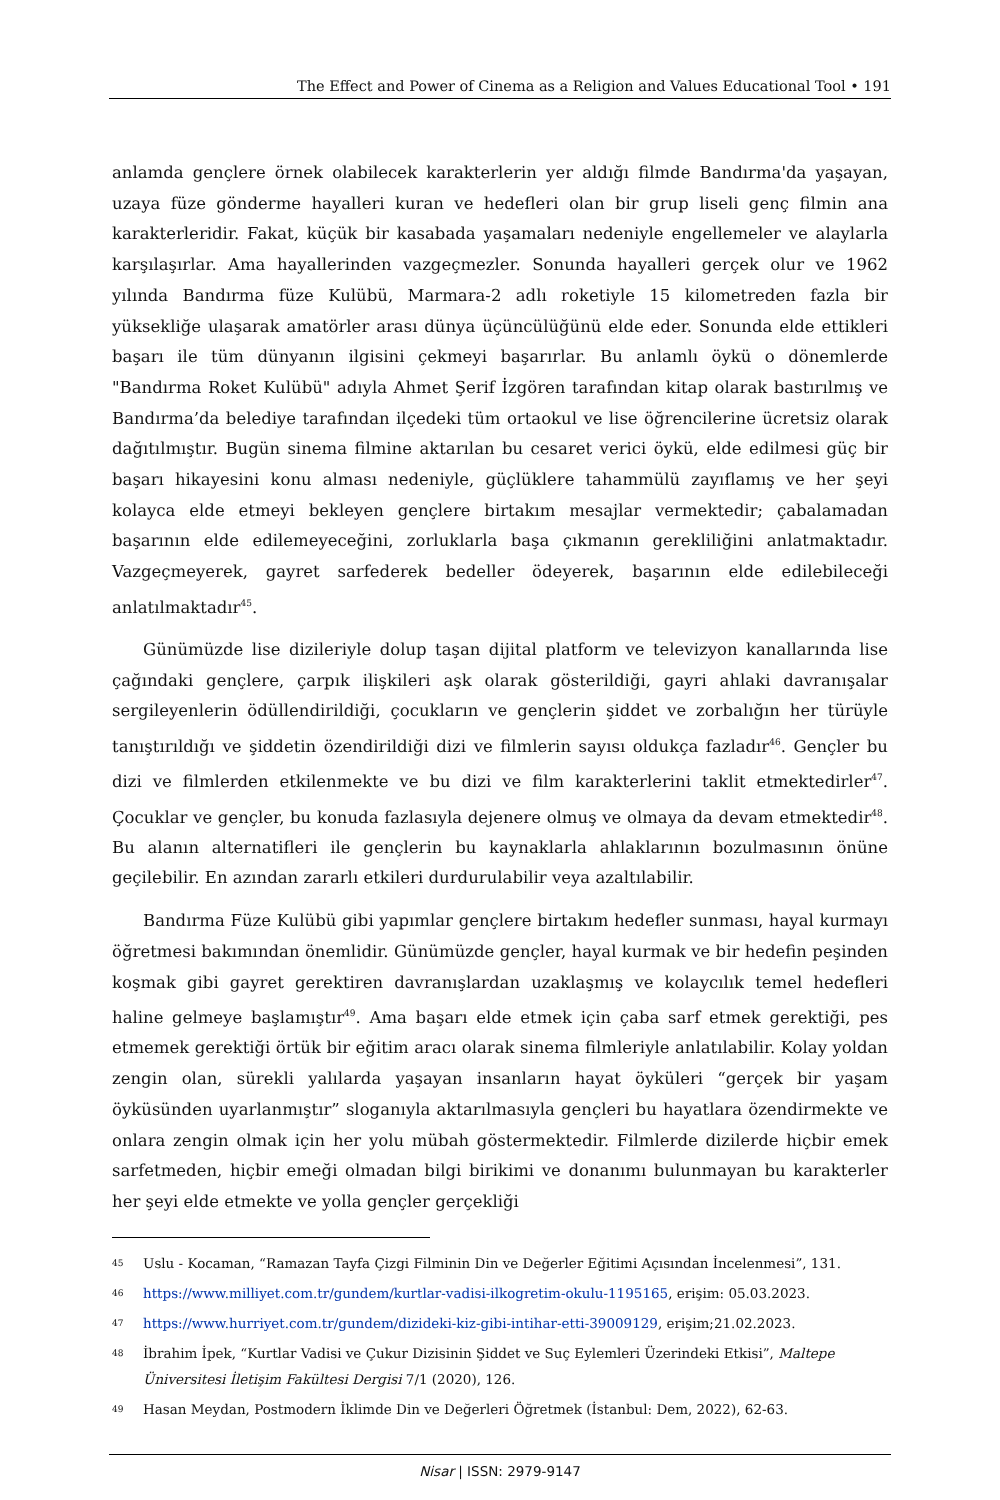The Effect and Power of Cinema as a Religion and Values Educational Tool • 191
anlamda gençlere örnek olabilecek karakterlerin yer aldığı filmde Bandırma'da yaşayan, uzaya füze gönderme hayalleri kuran ve hedefleri olan bir grup liseli genç filmin ana karakterleridir. Fakat, küçük bir kasabada yaşamaları nedeniyle engellemeler ve alaylarla karşılaşırlar. Ama hayallerinden vazgeçmezler. Sonunda hayalleri gerçek olur ve 1962 yılında Bandırma füze Kulübü, Marmara-2 adlı roketiyle 15 kilometreden fazla bir yüksekliğe ulaşarak amatörler arası dünya üçüncülüğünü elde eder. Sonunda elde ettikleri başarı ile tüm dünyanın ilgisini çekmeyi başarırlar. Bu anlamlı öykü o dönemlerde "Bandırma Roket Kulübü" adıyla Ahmet Şerif İzgören tarafından kitap olarak bastırılmış ve Bandırma’da belediye tarafından ilçedeki tüm ortaokul ve lise öğrencilerine ücretsiz olarak dağıtılmıştır. Bugün sinema filmine aktarılan bu cesaret verici öykü, elde edilmesi güç bir başarı hikayesini konu alması nedeniyle, güçlüklere tahammülü zayıflamış ve her şeyi kolayca elde etmeyi bekleyen gençlere birtakım mesajlar vermektedir; çabalamadan başarının elde edilemeyeceğini, zorluklarla başa çıkmanın gerekliliğini anlatmaktadır. Vazgeçmeyerek, gayret sarfederek bedeller ödeyerek, başarının elde edilebileceği anlatılmaktadır<sup>45</sup>.
Günümüzde lise dizileriyle dolup taşan dijital platform ve televizyon kanallarında lise çağındaki gençlere, çarpık ilişkileri aşk olarak gösterildiği, gayri ahlaki davranışalar sergileyenlerin ödüllendirildiği, çocukların ve gençlerin şiddet ve zorbalığın her türüyle tanıştırıldığı ve şiddetin özendirildiği dizi ve filmlerin sayısı oldukça fazladır<sup>46</sup>. Gençler bu dizi ve filmlerden etkilenmekte ve bu dizi ve film karakterlerini taklit etmektedirler<sup>47</sup>. Çocuklar ve gençler, bu konuda fazlasıyla dejenere olmuş ve olmaya da devam etmektedir<sup>48</sup>. Bu alanın alternatifleri ile gençlerin bu kaynaklarla ahlaklarının bozulmasının önüne geçilebilir. En azından zararlı etkileri durdurulabilir veya azaltılabilir.
Bandırma Füze Kulübü gibi yapımlar gençlere birtakım hedefler sunması, hayal kurmayı öğretmesi bakımından önemlidir. Günümüzde gençler, hayal kurmak ve bir hedefin peşinden koşmak gibi gayret gerektiren davranışlardan uzaklaşmış ve kolaycılık temel hedefleri haline gelmeye başlamıştır<sup>49</sup>. Ama başarı elde etmek için çaba sarf etmek gerektiği, pes etmemek gerektiği örtük bir eğitim aracı olarak sinema filmleriyle anlatılabilir. Kolay yoldan zengin olan, sürekli yalılarda yaşayan insanların hayat öyküleri “gerçek bir yaşam öyküsünden uyarlanmıştır” sloganıyla aktarılmasıyla gençleri bu hayatlara özendirmekte ve onlara zengin olmak için her yolu mübah göstermektedir. Filmlerde dizilerde hiçbir emek sarfetmeden, hiçbir emeği olmadan bilgi birikimi ve donanımı bulunmayan bu karakterler her şeyi elde etmekte ve yolla gençler gerçekliği
45 Uslu - Kocaman, “Ramazan Tayfa Çizgi Filminin Din ve Değerler Eğitimi Açısından İncelenmesi”, 131.
46 https://www.milliyet.com.tr/gundem/kurtlar-vadisi-ilkogretim-okulu-1195165, erişim: 05.03.2023.
47 https://www.hurriyet.com.tr/gundem/dizideki-kiz-gibi-intihar-etti-39009129, erişim;21.02.2023.
48 İbrahim İpek, “Kurtlar Vadisi ve Çukur Dizisinin Şiddet ve Suç Eylemleri Üzerindeki Etkisi”, Maltepe Üniversitesi İletişim Fakültesi Dergisi 7/1 (2020), 126.
49 Hasan Meydan, Postmodern İklimde Din ve Değerleri Öğretmek (İstanbul: Dem, 2022), 62-63.
Nisar | ISSN: 2979-9147